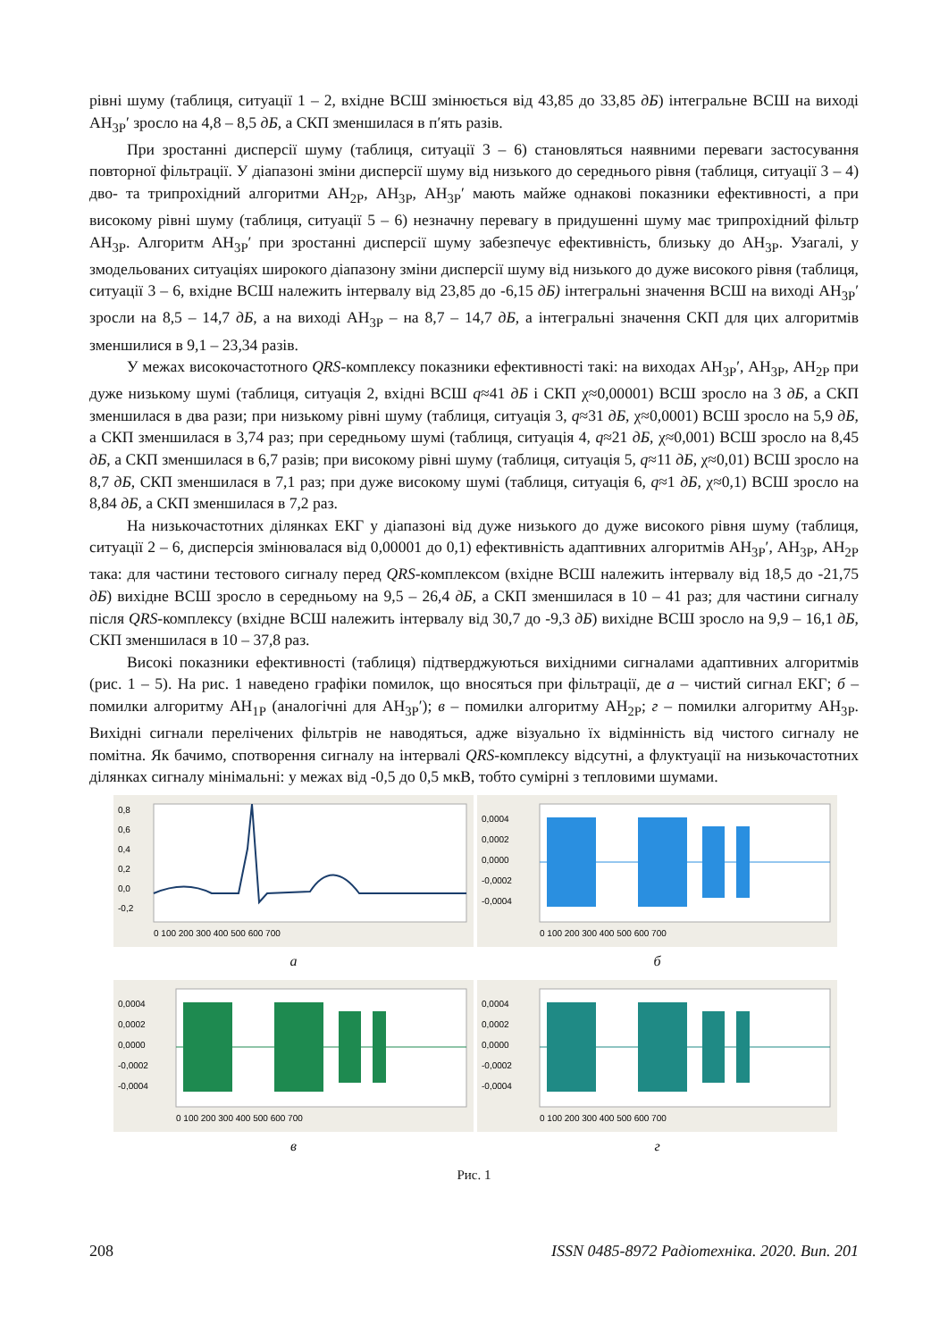рівні шуму (таблиця, ситуації 1 – 2, вхідне ВСШ змінюється від 43,85 до 33,85 дБ) інтегральне ВСШ на виході АН<sub>3Р</sub>′ зросло на 4,8 – 8,5 дБ, а СКП зменшилася в п′ять разів.
При зростанні дисперсії шуму (таблиця, ситуації 3 – 6) становляться наявними переваги застосування повторної фільтрації. У діапазоні зміни дисперсії шуму від низького до середнього рівня (таблиця, ситуації 3 – 4) дво- та трипрохідний алгоритми АН<sub>2Р</sub>, АН<sub>3Р</sub>, АН<sub>3Р</sub>′ мають майже однакові показники ефективності, а при високому рівні шуму (таблиця, ситуації 5 – 6) незначну перевагу в придушенні шуму має трипрохідний фільтр АН<sub>3Р</sub>. Алгоритм АН<sub>3Р</sub>′ при зростанні дисперсії шуму забезпечує ефективність, близьку до АН<sub>3Р</sub>. Узагалі, у змодельованих ситуаціях широкого діапазону зміни дисперсії шуму від низького до дуже високого рівня (таблиця, ситуації 3 – 6, вхідне ВСШ належить інтервалу від 23,85 до -6,15 дБ) інтегральні значення ВСШ на виході АН<sub>3Р</sub>′ зросли на 8,5 – 14,7 дБ, а на виході АН<sub>3Р</sub> – на 8,7 – 14,7 дБ, а інтегральні значення СКП для цих алгоритмів зменшилися в 9,1 – 23,34 разів.
У межах високочастотного QRS-комплексу показники ефективності такі: на виходах АН<sub>3Р</sub>′, АН<sub>3Р</sub>, АН<sub>2Р</sub> при дуже низькому шумі (таблиця, ситуація 2, вхідні ВСШ q≈41 дБ і СКП χ≈0,00001) ВСШ зросло на 3 дБ, а СКП зменшилася в два рази; при низькому рівні шуму (таблиця, ситуація 3, q≈31 дБ, χ≈0,0001) ВСШ зросло на 5,9 дБ, а СКП зменшилася в 3,74 раз; при середньому шумі (таблиця, ситуація 4, q≈21 дБ, χ≈0,001) ВСШ зросло на 8,45 дБ, а СКП зменшилася в 6,7 разів; при високому рівні шуму (таблиця, ситуація 5, q≈11 дБ, χ≈0,01) ВСШ зросло на 8,7 дБ, СКП зменшилася в 7,1 раз; при дуже високому шумі (таблиця, ситуація 6, q≈1 дБ, χ≈0,1) ВСШ зросло на 8,84 дБ, а СКП зменшилася в 7,2 раз.
На низькочастотних ділянках ЕКГ у діапазоні від дуже низького до дуже високого рівня шуму (таблиця, ситуації 2 – 6, дисперсія змінювалася від 0,00001 до 0,1) ефективність адаптивних алгоритмів АН<sub>3Р</sub>′, АН<sub>3Р</sub>, АН<sub>2Р</sub> така: для частини тестового сигналу перед QRS-комплексом (вхідне ВСШ належить інтервалу від 18,5 до -21,75 дБ) вихідне ВСШ зросло в середньому на 9,5 – 26,4 дБ, а СКП зменшилася в 10 – 41 раз; для частини сигналу після QRS-комплексу (вхідне ВСШ належить інтервалу від 30,7 до -9,3 дБ) вихідне ВСШ зросло на 9,9 – 16,1 дБ, СКП зменшилася в 10 – 37,8 раз.
Високі показники ефективності (таблиця) підтверджуються вихідними сигналами адаптивних алгоритмів (рис. 1 – 5). На рис. 1 наведено графіки помилок, що вносяться при фільтрації, де а – чистий сигнал ЕКГ; б – помилки алгоритму АН<sub>1Р</sub> (аналогічні для АН<sub>3Р</sub>′); в – помилки алгоритму АН<sub>2Р</sub>; г – помилки алгоритму АН<sub>3Р</sub>. Вихідні сигнали перелічених фільтрів не наводяться, адже візуально їх відмінність від чистого сигналу не помітна. Як бачимо, спотворення сигналу на інтервалі QRS-комплексу відсутні, а флуктуації на низькочастотних ділянках сигналу мінімальні: у межах від -0,5 до 0,5 мкВ, тобто сумірні з тепловими шумами.
0,8
0,6
0,4
0,2
0,0
-0,2
0 100 200 300 400 500 600 700
а
0,0004
0,0002
0,0000
-0,0002
-0,0004
0 100 200 300 400 500 600 700
б
0,0004
0,0002
0,0000
-0,0002
-0,0004
0 100 200 300 400 500 600 700
в
0,0004
0,0002
0,0000
-0,0002
-0,0004
0 100 200 300 400 500 600 700
г
Рис. 1
208 ISSN 0485-8972 Радіотехніка. 2020. Вип. 201